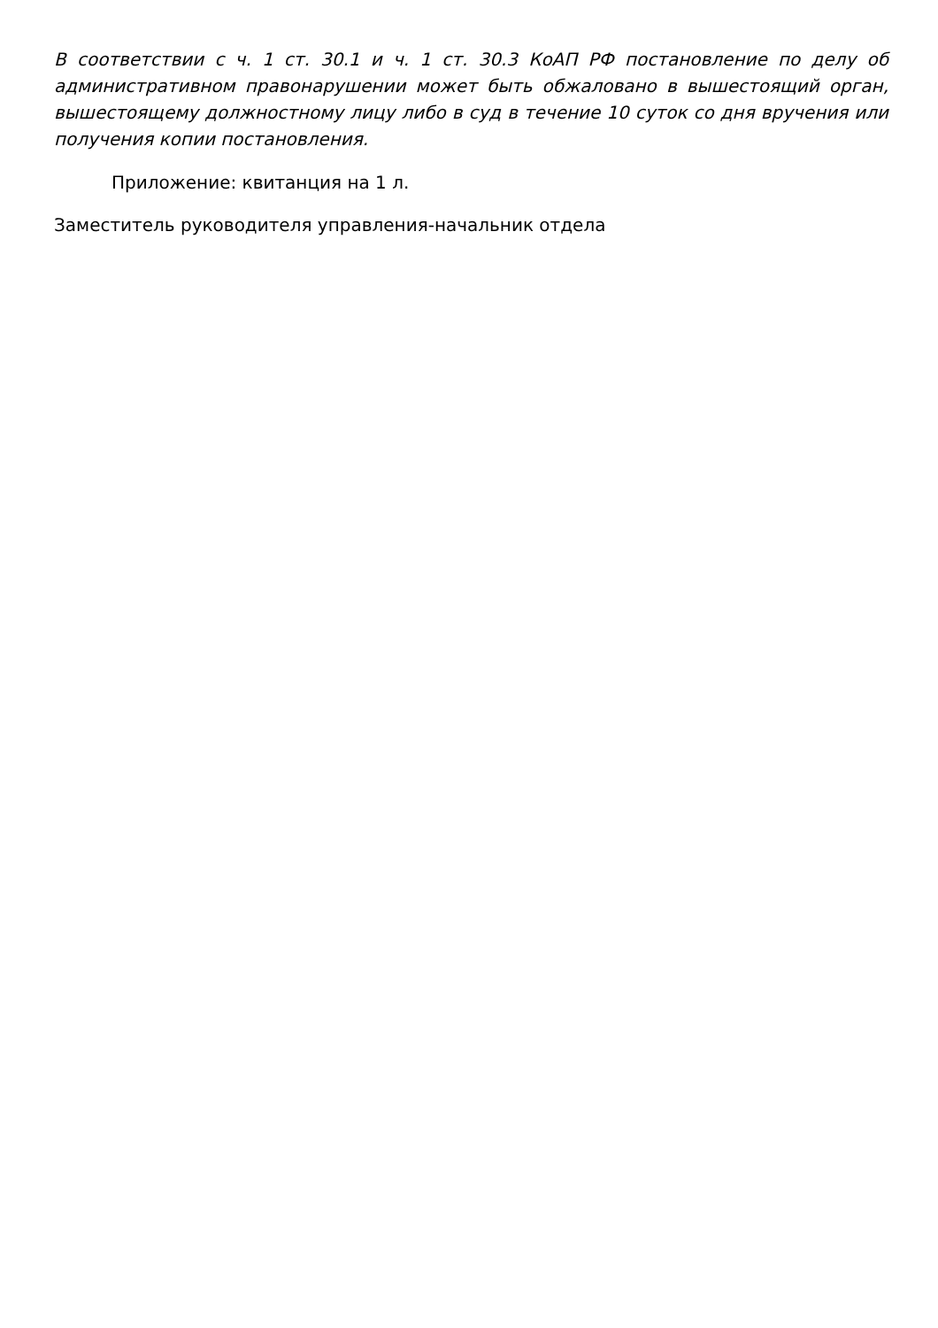В соответствии с ч. 1 ст. 30.1 и ч. 1 ст. 30.3 КоАП РФ постановление по делу об административном правонарушении может быть обжаловано в вышестоящий орган, вышестоящему должностному лицу либо в суд в течение 10 суток со дня вручения или получения копии постановления.
Приложение: квитанция на 1 л.
Заместитель руководителя управления-начальник отдела